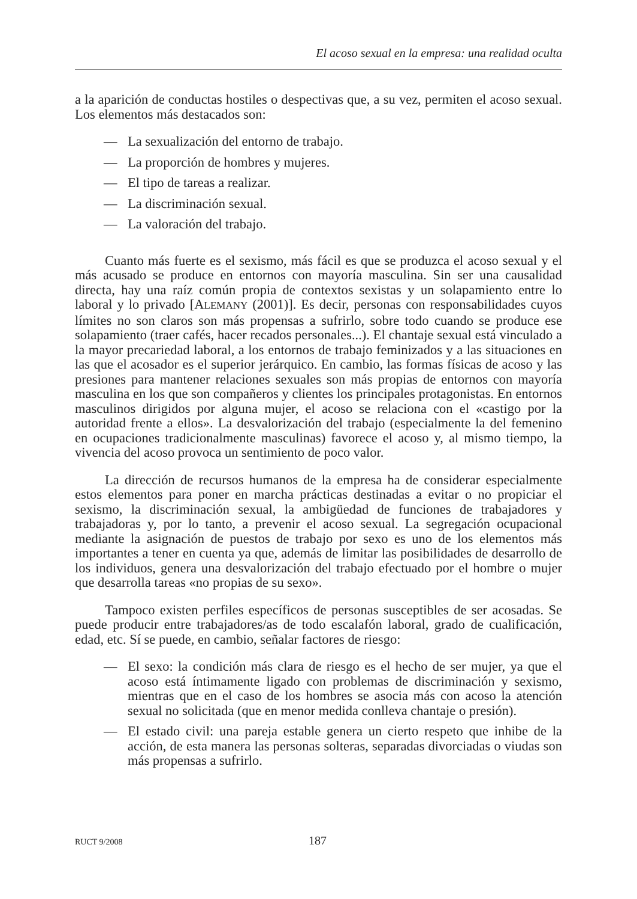El acoso sexual en la empresa: una realidad oculta
a la aparición de conductas hostiles o despectivas que, a su vez, permiten el acoso sexual. Los elementos más destacados son:
— La sexualización del entorno de trabajo.
— La proporción de hombres y mujeres.
— El tipo de tareas a realizar.
— La discriminación sexual.
— La valoración del trabajo.
Cuanto más fuerte es el sexismo, más fácil es que se produzca el acoso sexual y el más acusado se produce en entornos con mayoría masculina. Sin ser una causalidad directa, hay una raíz común propia de contextos sexistas y un solapamiento entre lo laboral y lo privado [ALEMANY (2001)]. Es decir, personas con responsabilidades cuyos límites no son claros son más propensas a sufrirlo, sobre todo cuando se produce ese solapamiento (traer cafés, hacer recados personales...). El chantaje sexual está vinculado a la mayor precariedad laboral, a los entornos de trabajo feminizados y a las situaciones en las que el acosador es el superior jerárquico. En cambio, las formas físicas de acoso y las presiones para mantener relaciones sexuales son más propias de entornos con mayoría masculina en los que son compañeros y clientes los principales protagonistas. En entornos masculinos dirigidos por alguna mujer, el acoso se relaciona con el «castigo por la autoridad frente a ellos». La desvalorización del trabajo (especialmente la del femenino en ocupaciones tradicionalmente masculinas) favorece el acoso y, al mismo tiempo, la vivencia del acoso provoca un sentimiento de poco valor.
La dirección de recursos humanos de la empresa ha de considerar especialmente estos elementos para poner en marcha prácticas destinadas a evitar o no propiciar el sexismo, la discriminación sexual, la ambigüedad de funciones de trabajadores y trabajadoras y, por lo tanto, a prevenir el acoso sexual. La segregación ocupacional mediante la asignación de puestos de trabajo por sexo es uno de los elementos más importantes a tener en cuenta ya que, además de limitar las posibilidades de desarrollo de los individuos, genera una desvalorización del trabajo efectuado por el hombre o mujer que desarrolla tareas «no propias de su sexo».
Tampoco existen perfiles específicos de personas susceptibles de ser acosadas. Se puede producir entre trabajadores/as de todo escalafón laboral, grado de cualificación, edad, etc. Sí se puede, en cambio, señalar factores de riesgo:
— El sexo: la condición más clara de riesgo es el hecho de ser mujer, ya que el acoso está íntimamente ligado con problemas de discriminación y sexismo, mientras que en el caso de los hombres se asocia más con acoso la atención sexual no solicitada (que en menor medida conlleva chantaje o presión).
— El estado civil: una pareja estable genera un cierto respeto que inhibe de la acción, de esta manera las personas solteras, separadas divorciadas o viudas son más propensas a sufrirlo.
RUCT 9/2008 187